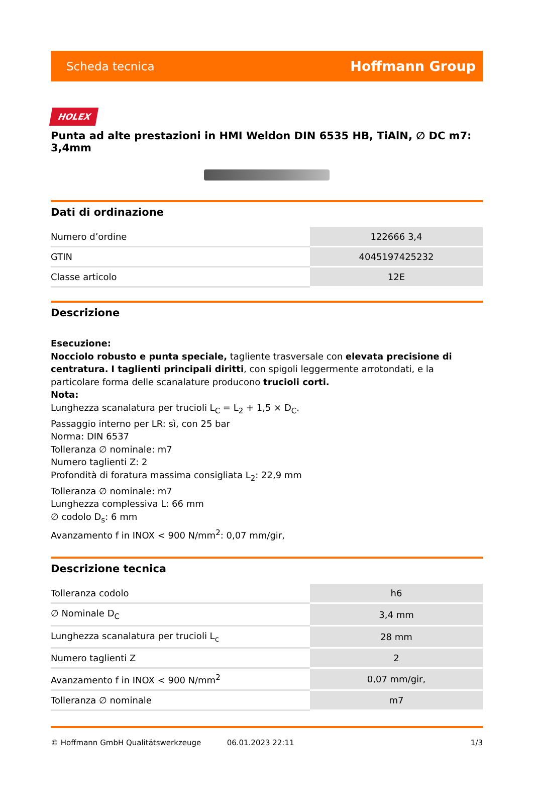Scheda tecnica Hoffmann Group
HOLEX
Punta ad alte prestazioni in HMI Weldon DIN 6535 HB, TiAlN, ∅ DC m7: 3,4mm
Dati di ordinazione
| Numero d’ordine | 122666 3,4 |
| GTIN | 4045197425232 |
| Classe articolo | 12E |
Descrizione
Esecuzione:
Nocciolo robusto e punta speciale, tagliente trasversale con elevata precisione di centratura. I taglienti principali diritti, con spigoli leggermente arrotondati, e la particolare forma delle scanalature producono trucioli corti.
Nota:
Lunghezza scanalatura per trucioli L<sub>C</sub> = L<sub>2</sub> + 1,5 × D<sub>C</sub>.
Passaggio interno per LR: sì, con 25 bar
Norma: DIN 6537
Tolleranza ∅ nominale: m7
Numero taglienti Z: 2
Profondità di foratura massima consigliata L<sub>2</sub>: 22,9 mm
Tolleranza ∅ nominale: m7
Lunghezza complessiva L: 66 mm
∅ codolo D<sub>s</sub>: 6 mm
Avanzamento f in INOX < 900 N/mm<sup>2</sup>: 0,07 mm/gir,
Descrizione tecnica
| Tolleranza codolo | h6 |
| ∅ Nominale D<sub>C</sub> | 3,4 mm |
| Lunghezza scanalatura per trucioli L<sub>c</sub> | 28 mm |
| Numero taglienti Z | 2 |
| Avanzamento f in INOX < 900 N/mm<sup>2</sup> | 0,07 mm/gir, |
| Tolleranza ∅ nominale | m7 |
© Hoffmann GmbH Qualitätswerkzeuge 06.01.2023 22:11 1/3